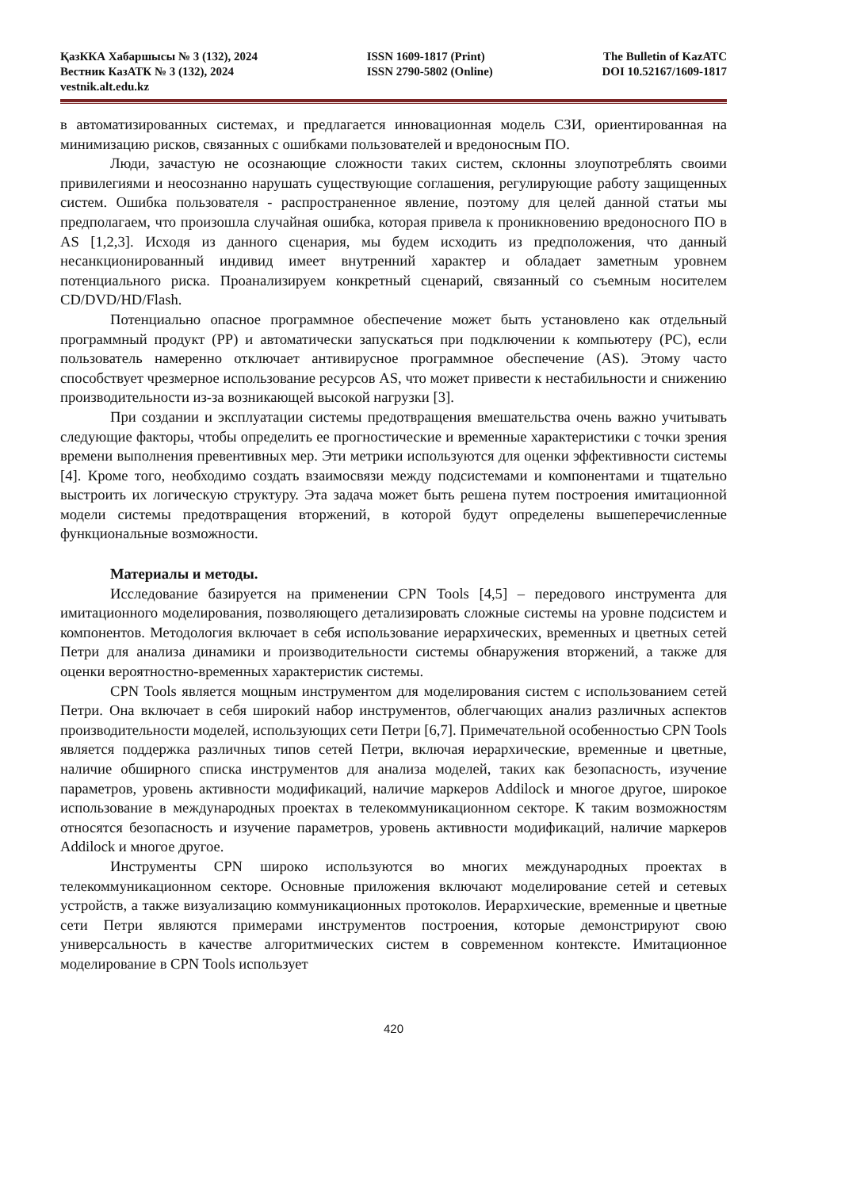ҚазККА Хабаршысы № 3 (132), 2024
Вестник КазАТК № 3 (132), 2024
vestnik.alt.edu.kz
ISSN 1609-1817 (Print)
ISSN 2790-5802 (Online)
The Bulletin of KazATC
DOI 10.52167/1609-1817
в автоматизированных системах, и предлагается инновационная модель СЗИ, ориентированная на минимизацию рисков, связанных с ошибками пользователей и вредоносным ПО.
Люди, зачастую не осознающие сложности таких систем, склонны злоупотреблять своими привилегиями и неосознанно нарушать существующие соглашения, регулирующие работу защищенных систем. Ошибка пользователя - распространенное явление, поэтому для целей данной статьи мы предполагаем, что произошла случайная ошибка, которая привела к проникновению вредоносного ПО в AS [1,2,3]. Исходя из данного сценария, мы будем исходить из предположения, что данный несанкционированный индивид имеет внутренний характер и обладает заметным уровнем потенциального риска. Проанализируем конкретный сценарий, связанный со съемным носителем CD/DVD/HD/Flash.
Потенциально опасное программное обеспечение может быть установлено как отдельный программный продукт (PP) и автоматически запускаться при подключении к компьютеру (PC), если пользователь намеренно отключает антивирусное программное обеспечение (AS). Этому часто способствует чрезмерное использование ресурсов AS, что может привести к нестабильности и снижению производительности из-за возникающей высокой нагрузки [3].
При создании и эксплуатации системы предотвращения вмешательства очень важно учитывать следующие факторы, чтобы определить ее прогностические и временные характеристики с точки зрения времени выполнения превентивных мер. Эти метрики используются для оценки эффективности системы [4]. Кроме того, необходимо создать взаимосвязи между подсистемами и компонентами и тщательно выстроить их логическую структуру. Эта задача может быть решена путем построения имитационной модели системы предотвращения вторжений, в которой будут определены вышеперечисленные функциональные возможности.
Материалы и методы.
Исследование базируется на применении CPN Tools [4,5] – передового инструмента для имитационного моделирования, позволяющего детализировать сложные системы на уровне подсистем и компонентов. Методология включает в себя использование иерархических, временных и цветных сетей Петри для анализа динамики и производительности системы обнаружения вторжений, а также для оценки вероятностно-временных характеристик системы.
CPN Tools является мощным инструментом для моделирования систем с использованием сетей Петри. Она включает в себя широкий набор инструментов, облегчающих анализ различных аспектов производительности моделей, использующих сети Петри [6,7]. Примечательной особенностью CPN Tools является поддержка различных типов сетей Петри, включая иерархические, временные и цветные, наличие обширного списка инструментов для анализа моделей, таких как безопасность, изучение параметров, уровень активности модификаций, наличие маркеров Addilock и многое другое, широкое использование в международных проектах в телекоммуникационном секторе. К таким возможностям относятся безопасность и изучение параметров, уровень активности модификаций, наличие маркеров Addilock и многое другое.
Инструменты CPN широко используются во многих международных проектах в телекоммуникационном секторе. Основные приложения включают моделирование сетей и сетевых устройств, а также визуализацию коммуникационных протоколов. Иерархические, временные и цветные сети Петри являются примерами инструментов построения, которые демонстрируют свою универсальность в качестве алгоритмических систем в современном контексте. Имитационное моделирование в CPN Tools использует
420